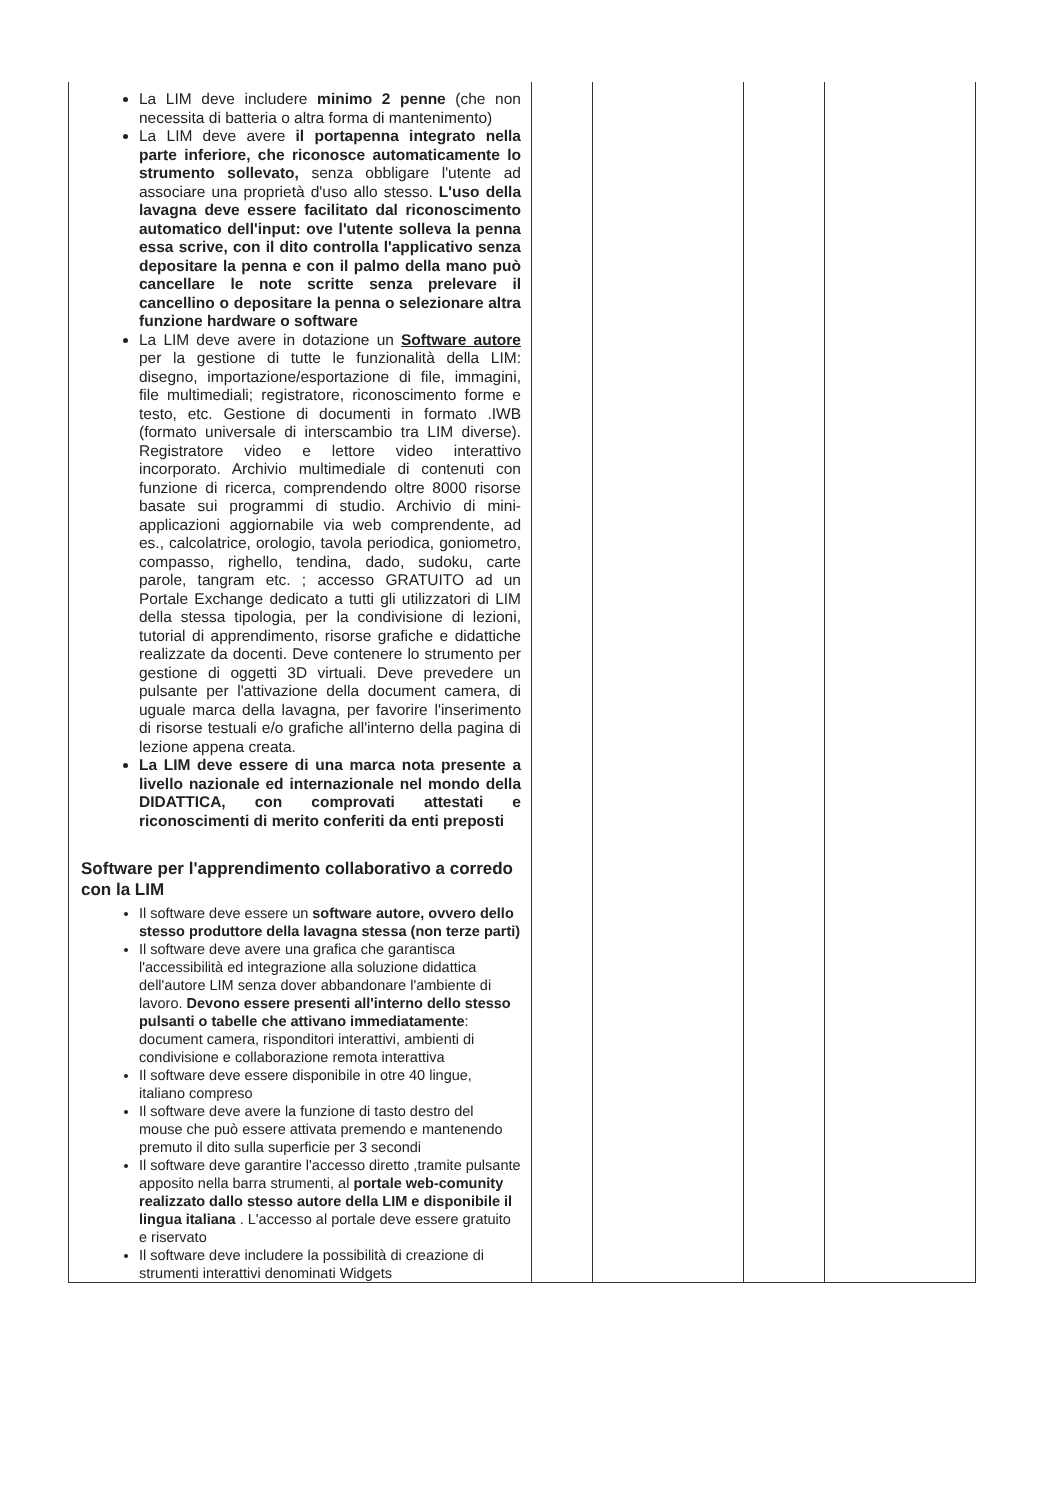| La LIM deve includere minimo 2 penne (che non necessita di batteria o altra forma di mantenimento) La LIM deve avere il portapenna integrato nella parte inferiore, che riconosce automaticamente lo strumento sollevato, senza obbligare l'utente ad associare una proprietà d'uso allo stesso. L'uso della lavagna deve essere facilitato dal riconoscimento automatico dell'input: ove l'utente solleva la penna essa scrive, con il dito controlla l'applicativo senza depositare la penna e con il palmo della mano può cancellare le note scritte senza prelevare il cancellino o depositare la penna o selezionare altra funzione hardware o software La LIM deve avere in dotazione un Software autore per la gestione di tutte le funzionalità della LIM: disegno, importazione/esportazione di file, immagini, file multimediali; registratore, riconoscimento forme e testo, etc. Gestione di documenti in formato .IWB (formato universale di interscambio tra LIM diverse). Registratore video e lettore video interattivo incorporato. Archivio multimediale di contenuti con funzione di ricerca, comprendendo oltre 8000 risorse basate sui programmi di studio. Archivio di mini-applicazioni aggiornabile via web comprendente, ad es., calcolatrice, orologio, tavola periodica, goniometro, compasso, righello, tendina, dado, sudoku, carte parole, tangram etc. ; accesso GRATUITO ad un Portale Exchange dedicato a tutti gli utilizzatori di LIM della stessa tipologia, per la condivisione di lezioni, tutorial di apprendimento, risorse grafiche e didattiche realizzate da docenti. Deve contenere lo strumento per gestione di oggetti 3D virtuali. Deve prevedere un pulsante per l'attivazione della document camera, di uguale marca della lavagna, per favorire l'inserimento di risorse testuali e/o grafiche all'interno della pagina di lezione appena creata. La LIM deve essere di una marca nota presente a livello nazionale ed internazionale nel mondo della DIDATTICA, con comprovati attestati e riconoscimenti di merito conferiti da enti preposti Software per l'apprendimento collaborativo a corredo con la LIM Il software deve essere un software autore, ovvero dello stesso produttore della lavagna stessa (non terze parti) Il software deve avere una grafica che garantisca l'accessibilità ed integrazione alla soluzione didattica dell'autore LIM senza dover abbandonare l'ambiente di lavoro. Devono essere presenti all'interno dello stesso pulsanti o tabelle che attivano immediatamente : document camera, risponditori interattivi, ambienti di condivisione e collaborazione remota interattiva Il software deve essere disponibile in otre 40 lingue, italiano compreso Il software deve avere la funzione di tasto destro del mouse che può essere attivata premendo e mantenendo premuto il dito sulla superficie per 3 secondi Il software deve garantire l'accesso diretto ,tramite pulsante apposito nella barra strumenti, al portale web-comunity realizzato dallo stesso autore della LIM e disponibile il lingua italiana . L'accesso al portale deve essere gratuito e riservato Il software deve includere la possibilità di creazione di strumenti interattivi denominati Widgets | | | | |